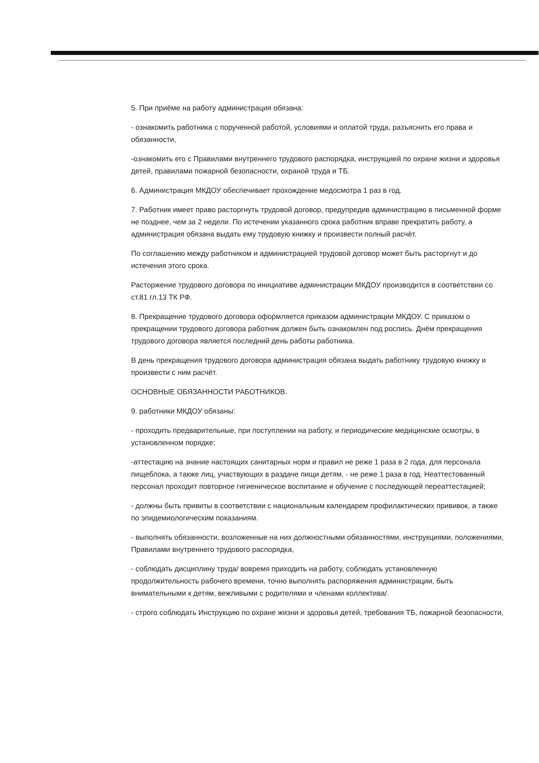5. При приёме на работу администрация обязана:
- ознакомить работника с порученной работой, условиями и оплатой труда, разъяснить его права и обязанности,
-ознакомить его с Правилами внутреннего трудового распорядка, инструкцией по охране жизни и здоровья детей, правилами пожарной безопасности, охраной труда и ТБ.
6. Администрация МКДОУ обеспечивает прохождение медосмотра 1 раз в год.
7. Работник имеет право расторгнуть трудовой договор, предупредив администрацию в письменной форме не позднее, чем за 2 недели. По истечении указанного срока работник вправе прекратить работу, а администрация обязана выдать ему трудовую книжку и произвести полный расчёт.
По соглашению между работником и администрацией трудовой договор может быть расторгнут и до истечения этого срока.
Расторжение трудового договора по инициативе администрации МКДОУ производится в соответствии со ст.81 гл.13 ТК РФ.
8. Прекращение трудового договора оформляется приказом администрации МКДОУ. С приказом о прекращении трудового договора работник должен быть ознакомлен под роспись. Днём прекращения трудового договора является последний день работы работника.
В день прекращения трудового договора администрация обязана выдать работнику трудовую книжку и произвести с ним расчёт.
ОСНОВНЫЕ ОБЯЗАННОСТИ РАБОТНИКОВ.
9. работники МКДОУ обязаны:
- проходить предварительные, при поступлении на работу, и периодические медицинские осмотры, в установленном порядке;
-аттестацию на знание настоящих санитарных норм и правил не реже 1 раза в 2 года, для персонала пищеблока, а также лиц, участвующих в раздаче пищи детям, - не реже 1 раза в год. Неаттестованный персонал проходит повторное гигиеническое воспитание и обучение с последующей переаттестацией;
- должны быть привиты в соответствии с национальным календарем профилактических прививок, а также по эпидемиологическим показаниям.
- выполнять обязанности, возложенные на них должностными обязанностями, инструкциями, положениями, Правилами внутреннего трудового распорядка,
- соблюдать дисциплину труда/ вовремя приходить на работу, соблюдать установленную продолжительность рабочего времени, точно выполнять распоряжения администрации, быть внимательными к детям, вежливыми с родителями и членами коллектива/.
- строго соблюдать Инструкцию по охране жизни и здоровья детей, требования ТБ, пожарной безопасности,